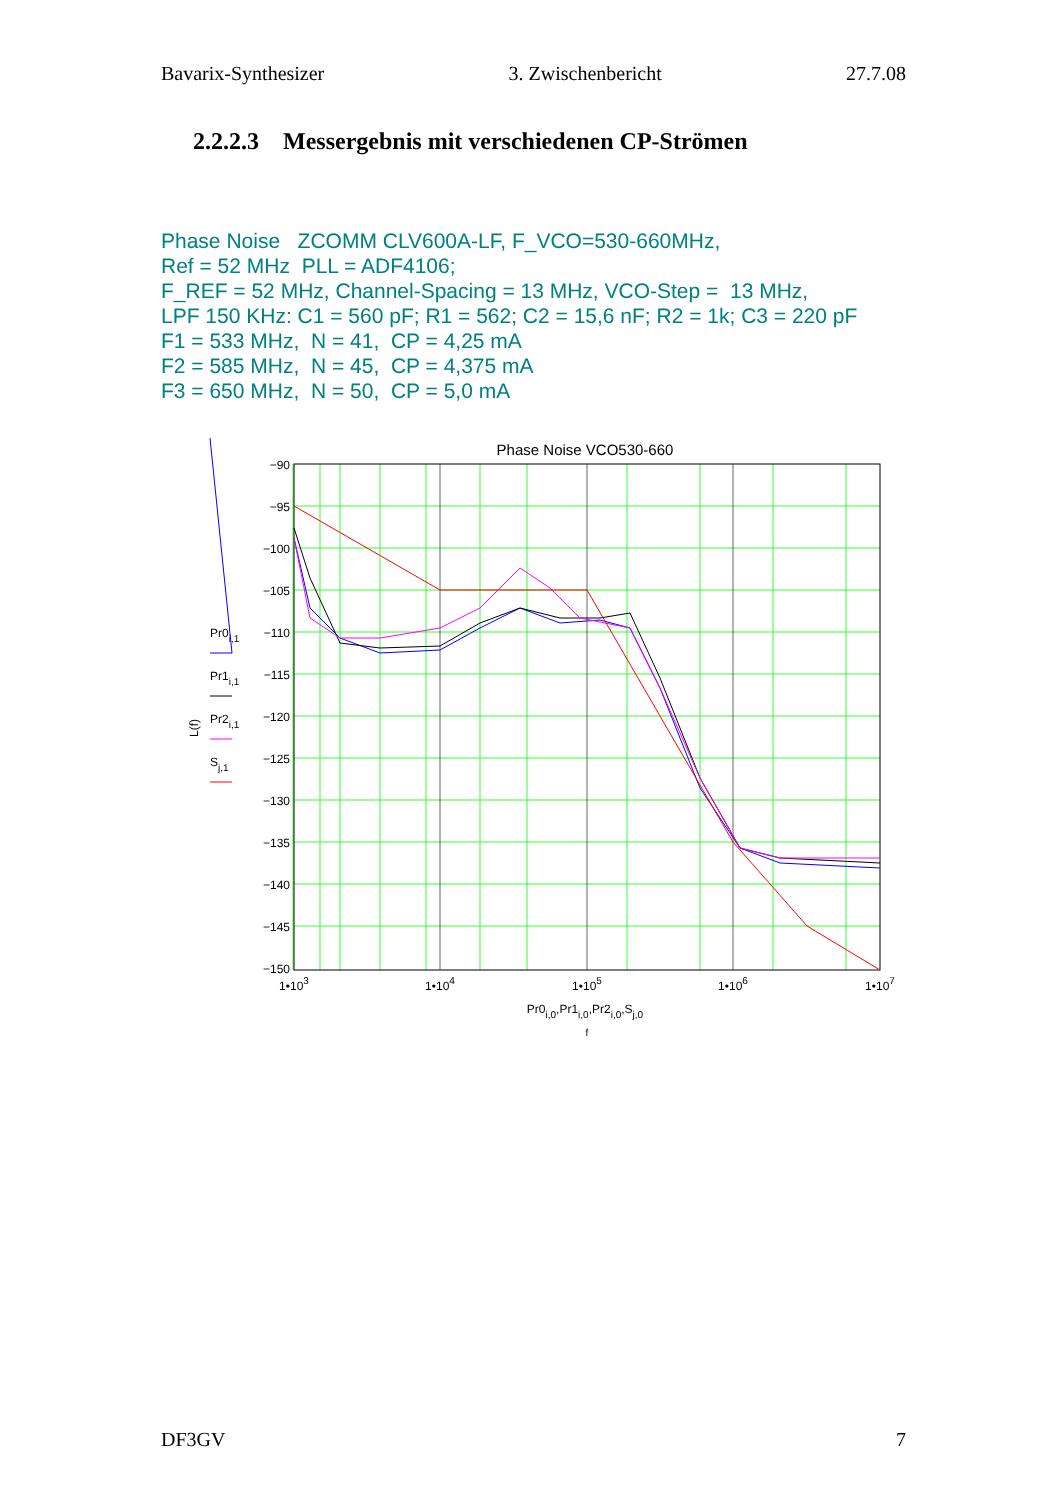Bavarix-Synthesizer 3. Zwischenbericht 27.7.08
2.2.2.3 Messergebnis mit verschiedenen CP-Strömen
Phase Noise ZCOMM CLV600A-LF, F_VCO=530-660MHz,
Ref = 52 MHz PLL = ADF4106;
F_REF = 52 MHz, Channel-Spacing = 13 MHz, VCO-Step = 13 MHz,
LPF 150 KHz: C1 = 560 pF; R1 = 562; C2 = 15,6 nF; R2 = 1k; C3 = 220 pF
F1 = 533 MHz, N = 41, CP = 4,25 mA
F2 = 585 MHz, N = 45, CP = 4,375 mA
F3 = 650 MHz, N = 50, CP = 5,0 mA
Phase Noise VCO530-660
−90
−95
−100
−105
−110
−115
−120
−125
−130
−135
−140
−145
−150
1•103
1•104
1•105
1•106
1•107
Pr0i,0,Pr1i,0,Pr2i,0,Sj,0
f
L(f)
Pr0i,1
Pr1i,1
Pr2i,1
Sj,1
DF3GV 7